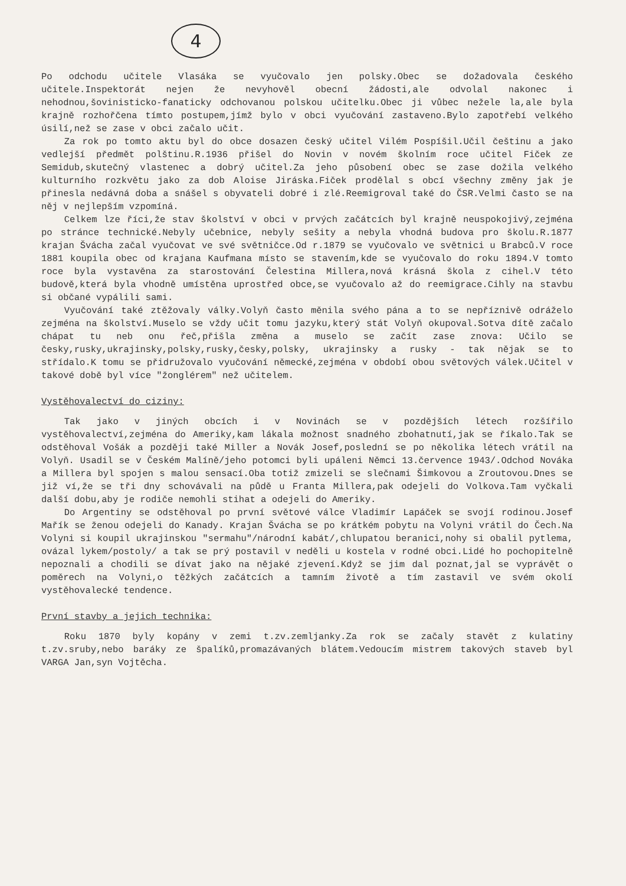4
Po odchodu učitele Vlasáka se vyučovalo jen polsky.Obec se dožadovala českého učitele.Inspektorát nejen že nevyhověl obecní žádosti,ale odvolal nakonec i nehodnou,šovinisticko-fanaticky odchovanou polskou učitelku.Obec ji vůbec nežele la,ale byla krajně rozhořčena tímto postupem,jímž bylo v obci vyučování zastaveno.Bylo zapotřebí velkého úsilí,než se zase v obci začalo učit.
Za rok po tomto aktu byl do obce dosazen český učitel Vilém Pospíšil.Učil češtinu a jako vedlejší předmět polštinu.R.1936 přišel do Novin v novém školním roce učitel Fiček ze Semidub,skutečný vlastenec a dobrý učitel.Za jeho působení obec se zase dožila velkého kulturního rozkvětu jako za dob Aloise Jiráska.Fiček prodělal s obcí všechny změny jak je přinesla nedávná doba a snášel s obyvateli dobré i zlé.Reemigroval také do ČSR.Velmi často se na něj v nejlepším vzpomíná.
Celkem lze říci,že stav školství v obci v prvých začátcích byl krajně neuspokojivý,zejména po stránce technické.Nebyly učebnice, nebyly sešity a nebyla vhodná budova pro školu.R.1877 krajan Švácha začal vyučovat ve své světničce.Od r.1879 se vyučovalo ve světnici u Brabců.V roce 1881 koupila obec od krajana Kaufmana místo se stavením,kde se vyučovalo do roku 1894.V tomto roce byla vystavěna za starostování Čelestina Millera,nová krásná škola z cihel.V této budově,která byla vhodně umístěna uprostřed obce,se vyučovalo až do reemigrace.Cihly na stavbu si občané vypálili sami.
Vyučování také ztěžovaly války.Volyň často měnila svého pána a to se nepříznivě odráželo zejména na školství.Muselo se vždy učit tomu jazyku,který stát Volyň okupoval.Sotva dítě začalo chápat tu neb onu řeč,přišla změna a muselo se začít zase znova: Učilo se česky,rusky,ukrajinsky,polsky,rusky,česky,polsky, ukrajinsky a rusky - tak nějak se to střídalo.K tomu se přidružovalo vyučování německé,zejména v období obou světových válek.Učitel v takové době byl více "žonglérem" než učitelem.
Vystěhovalectví do ciziny:
Tak jako v jiných obcích i v Novinách se v pozdějších létech rozšířilo vystěhovalectví,zejména do Ameriky,kam lákala možnost snadného zbohatnutí,jak se říkalo.Tak se odstěhoval Vošák a později také Miller a Novák Josef,poslední se po několika létech vrátil na Volyň. Usadil se v Českém Malíně/jeho potomci byli upáleni Němci 13.července 1943/.Odchod Nováka a Millera byl spojen s malou sensací.Oba totiž zmizeli se slečnami Šimkovou a Zroutovou.Dnes se již ví,že se tři dny schovávali na půdě u Franta Millera,pak odejeli do Volkova.Tam vyčkali další dobu,aby je rodiče nemohli stihat a odejeli do Ameriky.
Do Argentiny se odstěhoval po první světové válce Vladimír Lapáček se svojí rodinou.Josef Mařík se ženou odejeli do Kanady. Krajan Švácha se po krátkém pobytu na Volyni vrátil do Čech.Na Volyni si koupil ukrajinskou "sermahu"/národní kabát/,chlupatou beranici,nohy si obalil pytlema, ovázal lykem/postoly/ a tak se prý postavil v neděli u kostela v rodné obci.Lidé ho pochopitelně nepoznali a chodili se dívat jako na nějaké zjevení.Když se jim dal poznat,jal se vyprávět o poměrech na Volyni,o těžkých začátcích a tamním životě a tím zastavil ve svém okolí vystěhovalecké tendence.
První stavby a jejich technika:
Roku 1870 byly kopány v zemi t.zv.zemljanky.Za rok se začaly stavět z kulatiny t.zv.sruby,nebo baráky ze špalíků,promazávaných blátem.Vedoucím mistrem takových staveb byl VARGA Jan,syn Vojtěcha.